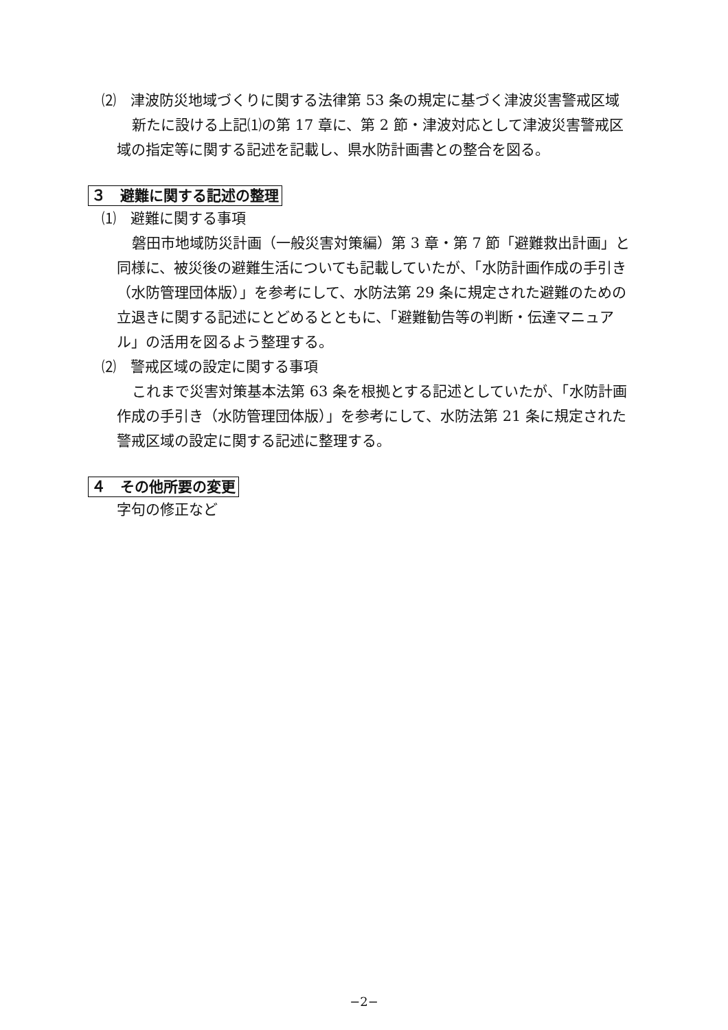⑵　津波防災地域づくりに関する法律第 53 条の規定に基づく津波災害警戒区域
新たに設ける上記⑴の第 17 章に、第 2 節・津波対応として津波災害警戒区域の指定等に関する記述を記載し、県水防計画書との整合を図る。
３　避難に関する記述の整理
⑴　避難に関する事項
磐田市地域防災計画（一般災害対策編）第 3 章・第 7 節「避難救出計画」と同様に、被災後の避難生活についても記載していたが、「水防計画作成の手引き（水防管理団体版）」を参考にして、水防法第 29 条に規定された避難のための立退きに関する記述にとどめるとともに、「避難勧告等の判断・伝達マニュアル」の活用を図るよう整理する。
⑵　警戒区域の設定に関する事項
これまで災害対策基本法第 63 条を根拠とする記述としていたが、「水防計画作成の手引き（水防管理団体版）」を参考にして、水防法第 21 条に規定された警戒区域の設定に関する記述に整理する。
４　その他所要の変更
字句の修正など
−2−